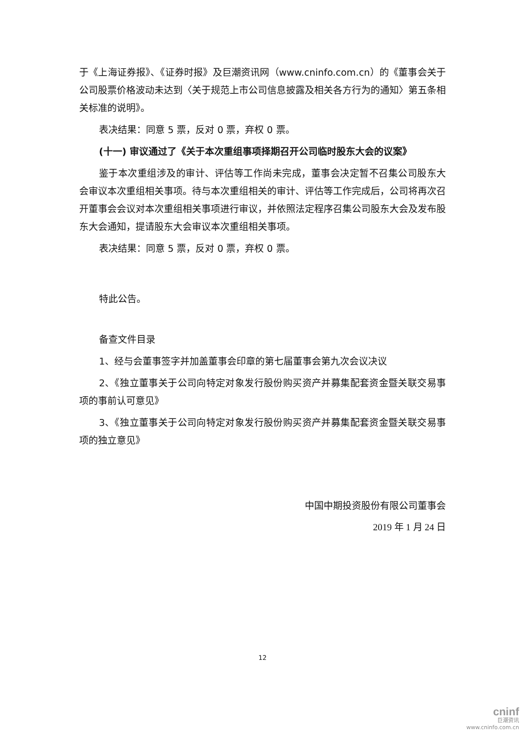于《上海证券报》、《证券时报》及巨潮资讯网（www.cninfo.com.cn）的《董事会关于公司股票价格波动未达到〈关于规范上市公司信息披露及相关各方行为的通知〉第五条相关标准的说明》。
表决结果：同意 5 票，反对 0 票，弃权 0 票。
(十一) 审议通过了《关于本次重组事项择期召开公司临时股东大会的议案》
鉴于本次重组涉及的审计、评估等工作尚未完成，董事会决定暂不召集公司股东大会审议本次重组相关事项。待与本次重组相关的审计、评估等工作完成后，公司将再次召开董事会会议对本次重组相关事项进行审议，并依照法定程序召集公司股东大会及发布股东大会通知，提请股东大会审议本次重组相关事项。
表决结果：同意 5 票，反对 0 票，弃权 0 票。
特此公告。
备查文件目录
1、经与会董事签字并加盖董事会印章的第七届董事会第九次会议决议
2、《独立董事关于公司向特定对象发行股份购买资产并募集配套资金暨关联交易事项的事前认可意见》
3、《独立董事关于公司向特定对象发行股份购买资产并募集配套资金暨关联交易事项的独立意见》
中国中期投资股份有限公司董事会
2019 年 1 月 24 日
12
cninf
巨潮资讯
www.cninfo.com.cn